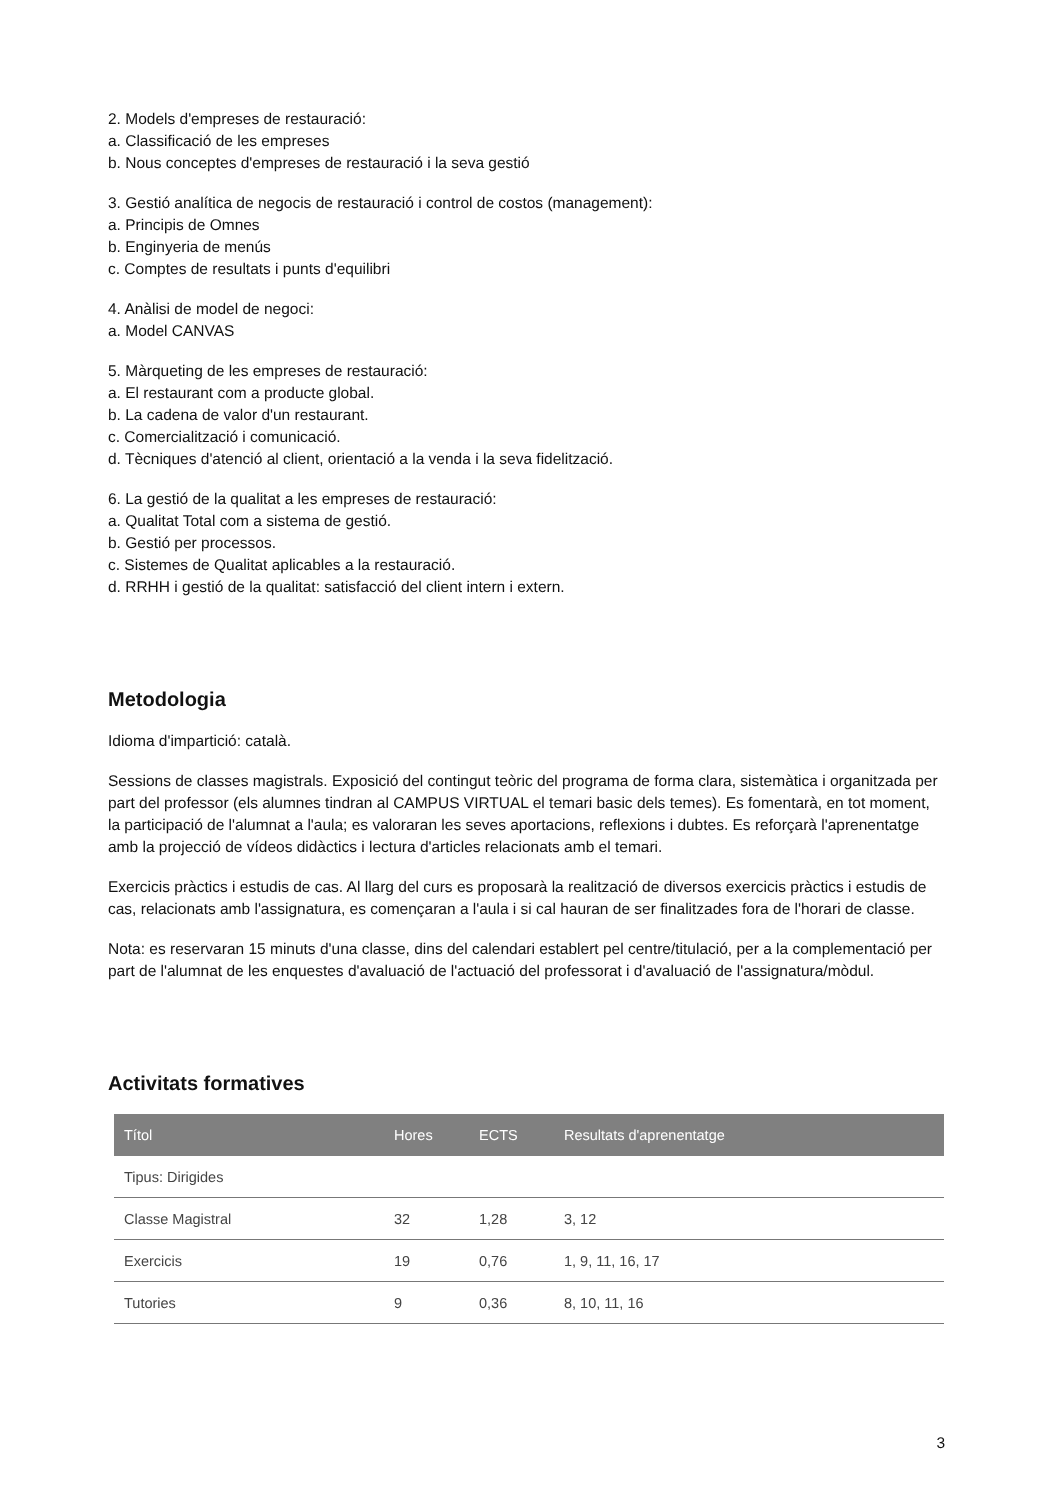2. Models d'empreses de restauració:
a. Classificació de les empreses
b. Nous conceptes d'empreses de restauració i la seva gestió
3. Gestió analítica de negocis de restauració i control de costos (management):
a. Principis de Omnes
b. Enginyeria de menús
c. Comptes de resultats i punts d'equilibri
4. Anàlisi de model de negoci:
a. Model CANVAS
5. Màrqueting de les empreses de restauració:
a. El restaurant com a producte global.
b. La cadena de valor d'un restaurant.
c. Comercialització i comunicació.
d. Tècniques d'atenció al client, orientació a la venda i la seva fidelització.
6. La gestió de la qualitat a les empreses de restauració:
a. Qualitat Total com a sistema de gestió.
b. Gestió per processos.
c. Sistemes de Qualitat aplicables a la restauració.
d. RRHH i gestió de la qualitat: satisfacció del client intern i extern.
Metodologia
Idioma d'impartició: català.
Sessions de classes magistrals. Exposició del contingut teòric del programa de forma clara, sistemàtica i organitzada per part del professor (els alumnes tindran al CAMPUS VIRTUAL el temari basic dels temes). Es fomentarà, en tot moment, la participació de l'alumnat a l'aula; es valoraran les seves aportacions, reflexions i dubtes. Es reforçarà l'aprenentatge amb la projecció de vídeos didàctics i lectura d'articles relacionats amb el temari.
Exercicis pràctics i estudis de cas. Al llarg del curs es proposarà la realització de diversos exercicis pràctics i estudis de cas, relacionats amb l'assignatura, es començaran a l'aula i si cal hauran de ser finalitzades fora de l'horari de classe.
Nota: es reservaran 15 minuts d'una classe, dins del calendari establert pel centre/titulació, per a la complementació per part de l'alumnat de les enquestes d'avaluació de l'actuació del professorat i d'avaluació de l'assignatura/mòdul.
Activitats formatives
| Títol | Hores | ECTS | Resultats d'aprenentatge |
| --- | --- | --- | --- |
| Tipus: Dirigides | | | |
| Classe Magistral | 32 | 1,28 | 3, 12 |
| Exercicis | 19 | 0,76 | 1, 9, 11, 16, 17 |
| Tutories | 9 | 0,36 | 8, 10, 11, 16 |
3